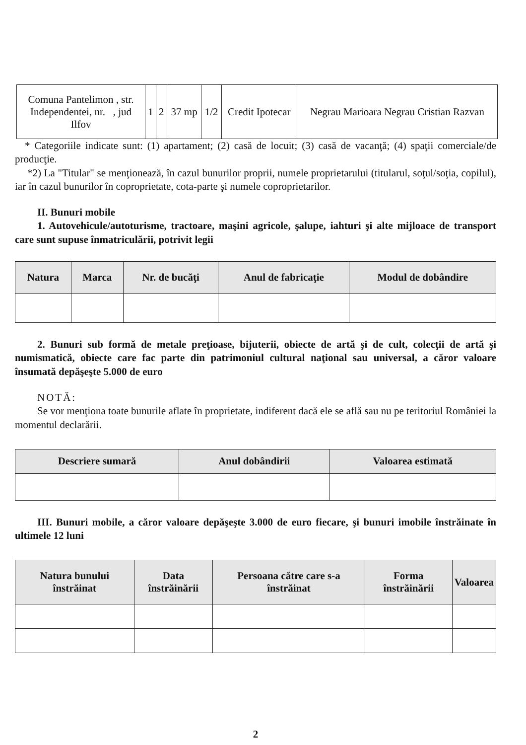| Comuna Pantelimon , str. Independentei, nr. , jud Ilfov | 1 | 2 | 37 mp | 1/2 | Credit Ipotecar | Negrau Marioara Negrau Cristian Razvan |
* Categoriile indicate sunt: (1) apartament; (2) casă de locuit; (3) casă de vacanţă; (4) spaţii comerciale/de producţie.
*2) La "Titular" se menţionează, în cazul bunurilor proprii, numele proprietarului (titularul, soţul/soţia, copilul), iar în cazul bunurilor în coproprietate, cota-parte şi numele coproprietarilor.
II. Bunuri mobile
1. Autovehicule/autoturisme, tractoare, maşini agricole, şalupe, iahturi şi alte mijloace de transport care sunt supuse înmatriculării, potrivit legii
| Natura | Marca | Nr. de bucăţi | Anul de fabricaţie | Modul de dobândire |
| --- | --- | --- | --- | --- |
2. Bunuri sub formă de metale preţioase, bijuterii, obiecte de artă şi de cult, colecţii de artă şi numismatică, obiecte care fac parte din patrimoniul cultural naţional sau universal, a căror valoare însumată depăşeşte 5.000 de euro
NOTĂ:
Se vor menţiona toate bunurile aflate în proprietate, indiferent dacă ele se află sau nu pe teritoriul României la momentul declarării.
| Descriere sumară | Anul dobândirii | Valoarea estimată |
| --- | --- | --- |
III. Bunuri mobile, a căror valoare depăşeşte 3.000 de euro fiecare, şi bunuri imobile înstrăinate în ultimele 12 luni
| Natura bunului înstrăinat | Data înstrăinării | Persoana către care s-a înstrăinat | Forma înstrăinării | Valoarea |
| --- | --- | --- | --- | --- |
2